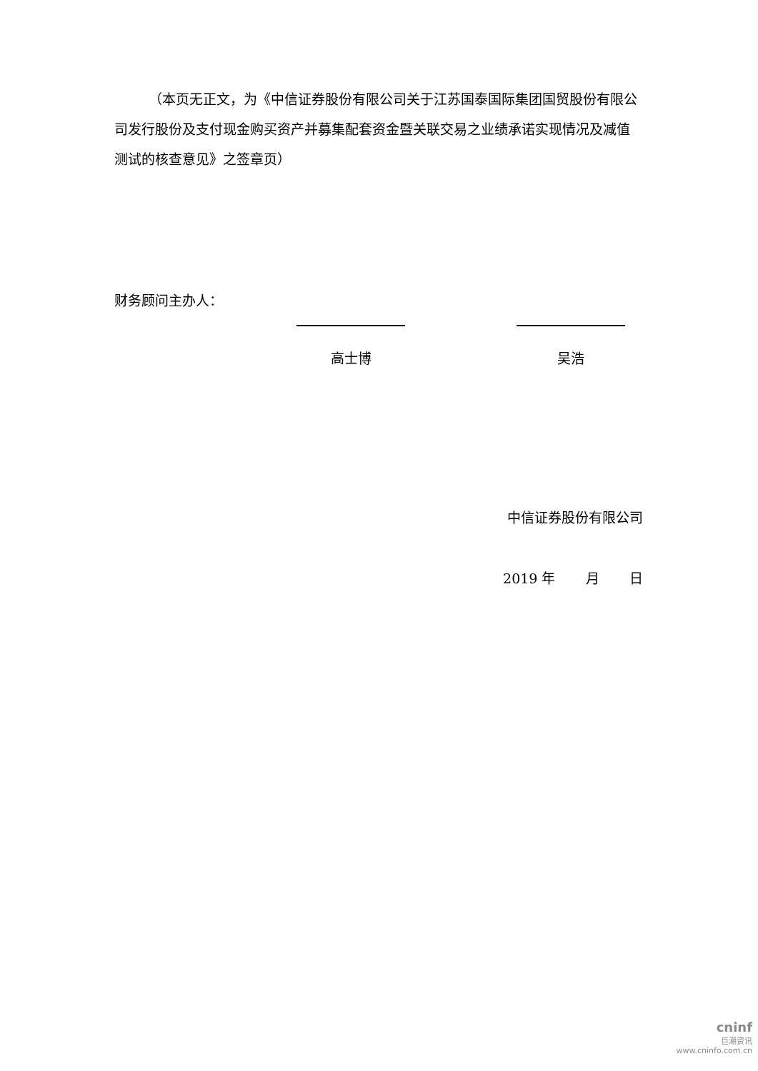（本页无正文，为《中信证券股份有限公司关于江苏国泰国际集团国贸股份有限公司发行股份及支付现金购买资产并募集配套资金暨关联交易之业绩承诺实现情况及减值测试的核查意见》之签章页）
财务顾问主办人：
高士博 吴浩
中信证券股份有限公司
2019 年 月 日
cninf
巨潮资讯
www.cninfo.com.cn